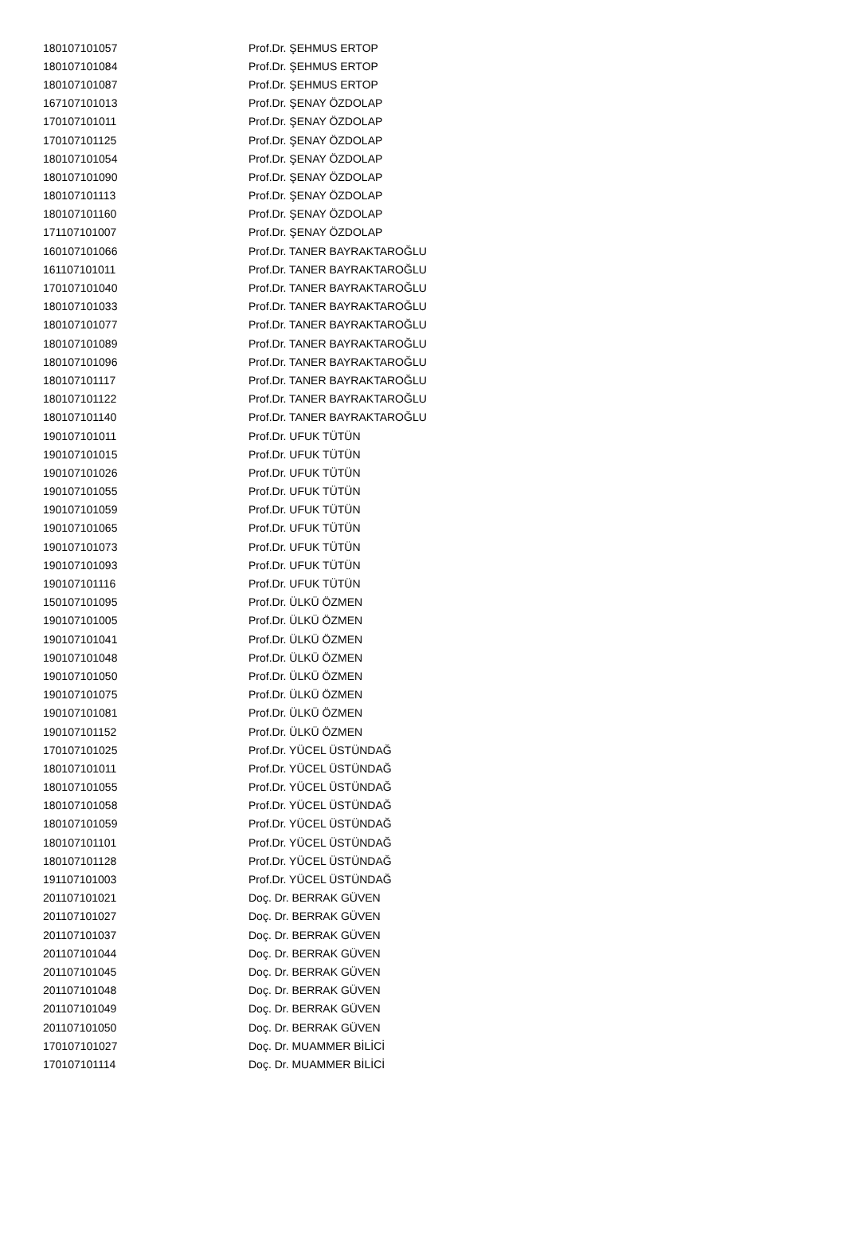| 180107101057 | Prof.Dr. ŞEHMUS ERTOP |
| 180107101084 | Prof.Dr. ŞEHMUS ERTOP |
| 180107101087 | Prof.Dr. ŞEHMUS ERTOP |
| 167107101013 | Prof.Dr. ŞENAY ÖZDOLAP |
| 170107101011 | Prof.Dr. ŞENAY ÖZDOLAP |
| 170107101125 | Prof.Dr. ŞENAY ÖZDOLAP |
| 180107101054 | Prof.Dr. ŞENAY ÖZDOLAP |
| 180107101090 | Prof.Dr. ŞENAY ÖZDOLAP |
| 180107101113 | Prof.Dr. ŞENAY ÖZDOLAP |
| 180107101160 | Prof.Dr. ŞENAY ÖZDOLAP |
| 171107101007 | Prof.Dr. ŞENAY ÖZDOLAP |
| 160107101066 | Prof.Dr. TANER BAYRAKTAROĞLU |
| 161107101011 | Prof.Dr. TANER BAYRAKTAROĞLU |
| 170107101040 | Prof.Dr. TANER BAYRAKTAROĞLU |
| 180107101033 | Prof.Dr. TANER BAYRAKTAROĞLU |
| 180107101077 | Prof.Dr. TANER BAYRAKTAROĞLU |
| 180107101089 | Prof.Dr. TANER BAYRAKTAROĞLU |
| 180107101096 | Prof.Dr. TANER BAYRAKTAROĞLU |
| 180107101117 | Prof.Dr. TANER BAYRAKTAROĞLU |
| 180107101122 | Prof.Dr. TANER BAYRAKTAROĞLU |
| 180107101140 | Prof.Dr. TANER BAYRAKTAROĞLU |
| 190107101011 | Prof.Dr. UFUK TÜTÜN |
| 190107101015 | Prof.Dr. UFUK TÜTÜN |
| 190107101026 | Prof.Dr. UFUK TÜTÜN |
| 190107101055 | Prof.Dr. UFUK TÜTÜN |
| 190107101059 | Prof.Dr. UFUK TÜTÜN |
| 190107101065 | Prof.Dr. UFUK TÜTÜN |
| 190107101073 | Prof.Dr. UFUK TÜTÜN |
| 190107101093 | Prof.Dr. UFUK TÜTÜN |
| 190107101116 | Prof.Dr. UFUK TÜTÜN |
| 150107101095 | Prof.Dr. ÜLKÜ ÖZMEN |
| 190107101005 | Prof.Dr. ÜLKÜ ÖZMEN |
| 190107101041 | Prof.Dr. ÜLKÜ ÖZMEN |
| 190107101048 | Prof.Dr. ÜLKÜ ÖZMEN |
| 190107101050 | Prof.Dr. ÜLKÜ ÖZMEN |
| 190107101075 | Prof.Dr. ÜLKÜ ÖZMEN |
| 190107101081 | Prof.Dr. ÜLKÜ ÖZMEN |
| 190107101152 | Prof.Dr. ÜLKÜ ÖZMEN |
| 170107101025 | Prof.Dr. YÜCEL ÜSTÜNDAĞ |
| 180107101011 | Prof.Dr. YÜCEL ÜSTÜNDAĞ |
| 180107101055 | Prof.Dr. YÜCEL ÜSTÜNDAĞ |
| 180107101058 | Prof.Dr. YÜCEL ÜSTÜNDAĞ |
| 180107101059 | Prof.Dr. YÜCEL ÜSTÜNDAĞ |
| 180107101101 | Prof.Dr. YÜCEL ÜSTÜNDAĞ |
| 180107101128 | Prof.Dr. YÜCEL ÜSTÜNDAĞ |
| 191107101003 | Prof.Dr. YÜCEL ÜSTÜNDAĞ |
| 201107101021 | Doç. Dr. BERRAK GÜVEN |
| 201107101027 | Doç. Dr. BERRAK GÜVEN |
| 201107101037 | Doç. Dr. BERRAK GÜVEN |
| 201107101044 | Doç. Dr. BERRAK GÜVEN |
| 201107101045 | Doç. Dr. BERRAK GÜVEN |
| 201107101048 | Doç. Dr. BERRAK GÜVEN |
| 201107101049 | Doç. Dr. BERRAK GÜVEN |
| 201107101050 | Doç. Dr. BERRAK GÜVEN |
| 170107101027 | Doç. Dr. MUAMMER BİLİCİ |
| 170107101114 | Doç. Dr. MUAMMER BİLİCİ |